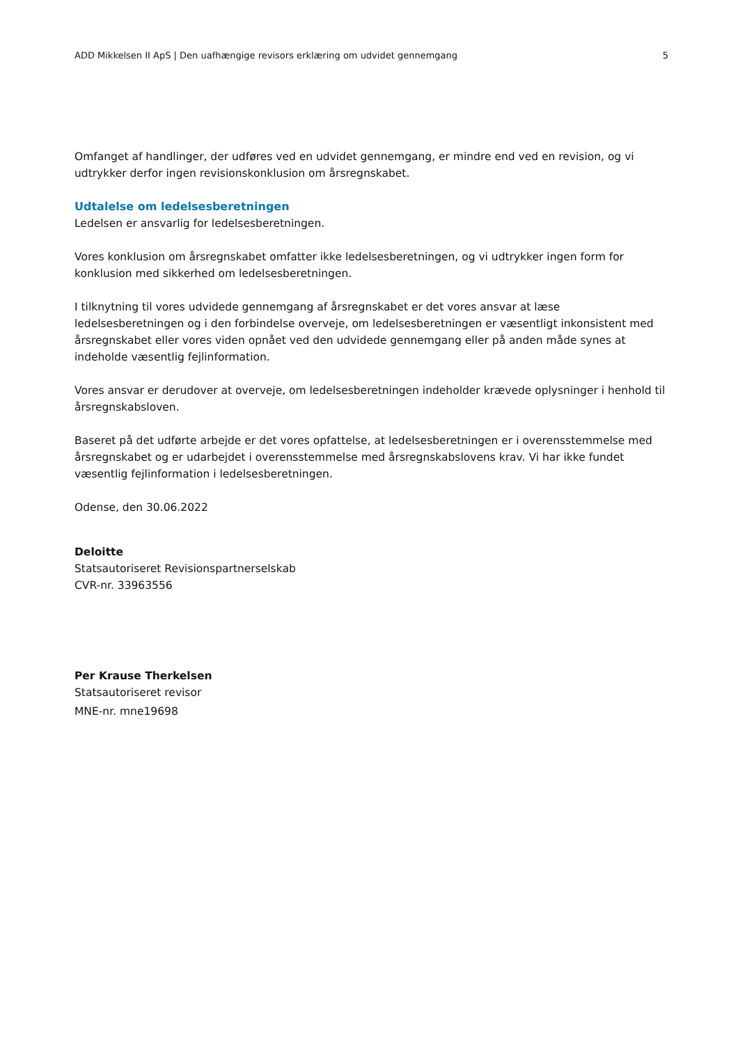ADD Mikkelsen II ApS | Den uafhængige revisors erklæring om udvidet gennemgang 5
Omfanget af handlinger, der udføres ved en udvidet gennemgang, er mindre end ved en revision, og vi udtrykker derfor ingen revisionskonklusion om årsregnskabet.
Udtalelse om ledelsesberetningen
Ledelsen er ansvarlig for ledelsesberetningen.
Vores konklusion om årsregnskabet omfatter ikke ledelsesberetningen, og vi udtrykker ingen form for konklusion med sikkerhed om ledelsesberetningen.
I tilknytning til vores udvidede gennemgang af årsregnskabet er det vores ansvar at læse ledelsesberetningen og i den forbindelse overveje, om ledelsesberetningen er væsentligt inkonsistent med årsregnskabet eller vores viden opnået ved den udvidede gennemgang eller på anden måde synes at indeholde væsentlig fejlinformation.
Vores ansvar er derudover at overveje, om ledelsesberetningen indeholder krævede oplysninger i henhold til årsregnskabsloven.
Baseret på det udførte arbejde er det vores opfattelse, at ledelsesberetningen er i overensstemmelse med årsregnskabet og er udarbejdet i overensstemmelse med årsregnskabslovens krav. Vi har ikke fundet væsentlig fejlinformation i ledelsesberetningen.
Odense, den 30.06.2022
Deloitte
Statsautoriseret Revisionspartnerselskab
CVR-nr. 33963556
Per Krause Therkelsen
Statsautoriseret revisor
MNE-nr. mne19698